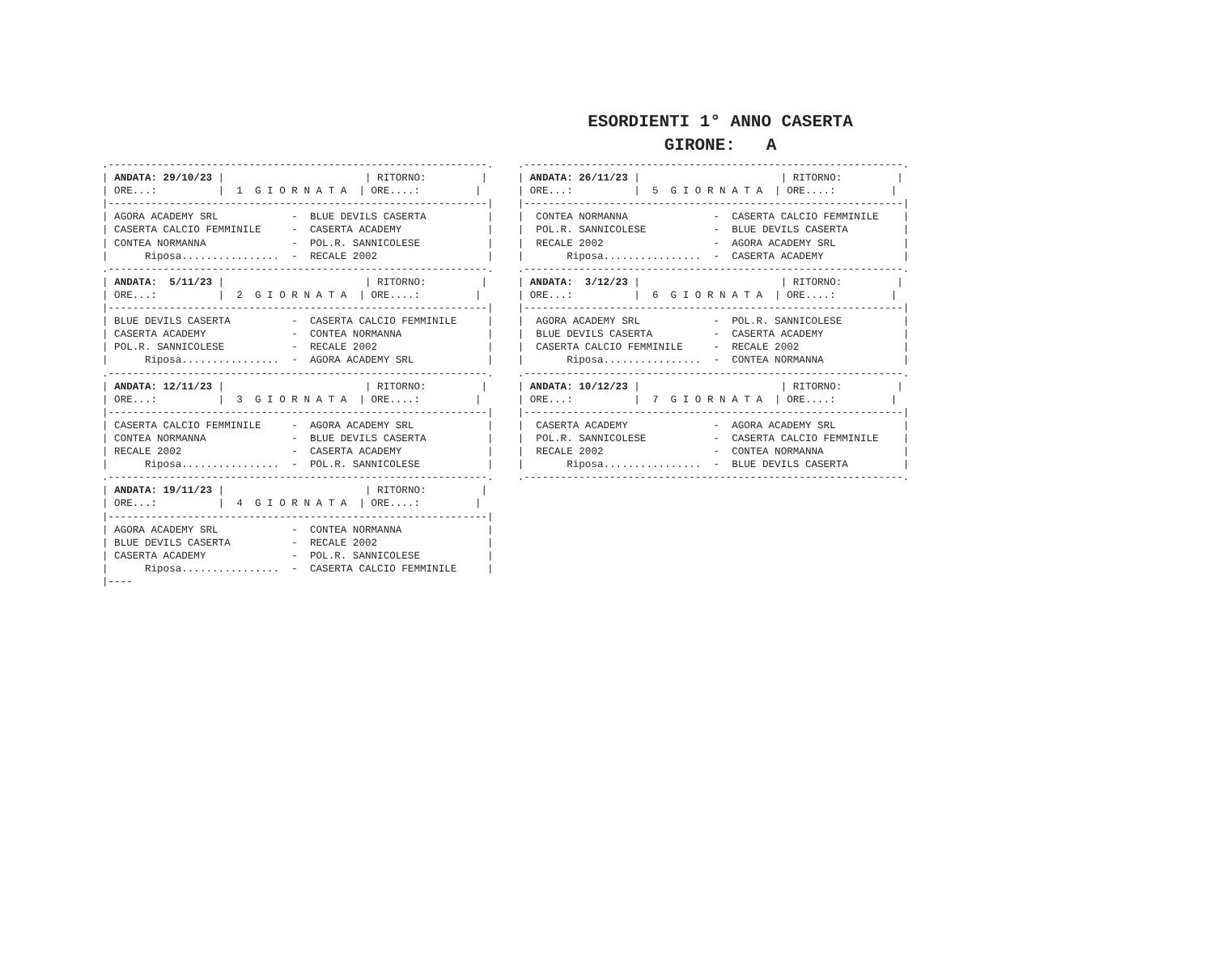ESORDIENTI 1° ANNO CASERTA
GIRONE: A
.--------------------------------------------------------------.
| ANDATA: 29/10/23 |                       | RITORNO:         |
| ORE...:          |  1  G I O R N A T A  | ORE....:         |
|--------------------------------------------------------------|
| AGORA ACADEMY SRL            -  BLUE DEVILS CASERTA          |
| CASERTA CALCIO FEMMINILE     -  CASERTA ACADEMY              |
| CONTEA NORMANNA              -  POL.R. SANNICOLESE           |
|      Riposa................  -  RECALE 2002                  |
.--------------------------------------------------------------.
| ANDATA:  5/11/23 |                       | RITORNO:         |
| ORE...:          |  2  G I O R N A T A  | ORE....:         |
|--------------------------------------------------------------|
| BLUE DEVILS CASERTA          -  CASERTA CALCIO FEMMINILE     |
| CASERTA ACADEMY              -  CONTEA NORMANNA              |
| POL.R. SANNICOLESE           -  RECALE 2002                  |
|      Riposa................  -  AGORA ACADEMY SRL            |
.--------------------------------------------------------------.
| ANDATA: 12/11/23 |                       | RITORNO:         |
| ORE...:          |  3  G I O R N A T A  | ORE....:         |
|--------------------------------------------------------------|
| CASERTA CALCIO FEMMINILE     -  AGORA ACADEMY SRL            |
| CONTEA NORMANNA              -  BLUE DEVILS CASERTA          |
| RECALE 2002                  -  CASERTA ACADEMY              |
|      Riposa................  -  POL.R. SANNICOLESE           |
.--------------------------------------------------------------.
| ANDATA: 19/11/23 |                       | RITORNO:         |
| ORE...:          |  4  G I O R N A T A  | ORE....:         |
|--------------------------------------------------------------|
| AGORA ACADEMY SRL            -  CONTEA NORMANNA              |
| BLUE DEVILS CASERTA          -  RECALE 2002                  |
| CASERTA ACADEMY              -  POL.R. SANNICOLESE           |
|      Riposa................  -  CASERTA CALCIO FEMMINILE     |
|----
.--------------------------------------------------------------.
| ANDATA: 26/11/23 |                       | RITORNO:         |
| ORE...:          |  5  G I O R N A T A  | ORE....:         |
|--------------------------------------------------------------|
|  CONTEA NORMANNA              -  CASERTA CALCIO FEMMINILE    |
|  POL.R. SANNICOLESE           -  BLUE DEVILS CASERTA         |
|  RECALE 2002                  -  AGORA ACADEMY SRL           |
|       Riposa................  -  CASERTA ACADEMY             |
.--------------------------------------------------------------.
| ANDATA:  3/12/23 |                       | RITORNO:         |
| ORE...:          |  6  G I O R N A T A  | ORE....:         |
|--------------------------------------------------------------|
|  AGORA ACADEMY SRL            -  POL.R. SANNICOLESE          |
|  BLUE DEVILS CASERTA          -  CASERTA ACADEMY             |
|  CASERTA CALCIO FEMMINILE     -  RECALE 2002                 |
|       Riposa................  -  CONTEA NORMANNA             |
.--------------------------------------------------------------.
| ANDATA: 10/12/23 |                       | RITORNO:         |
| ORE...:          |  7  G I O R N A T A  | ORE....:         |
|--------------------------------------------------------------|
|  CASERTA ACADEMY              -  AGORA ACADEMY SRL           |
|  POL.R. SANNICOLESE           -  CASERTA CALCIO FEMMINILE    |
|  RECALE 2002                  -  CONTEA NORMANNA             |
|       Riposa................  -  BLUE DEVILS CASERTA         |
.--------------------------------------------------------------.